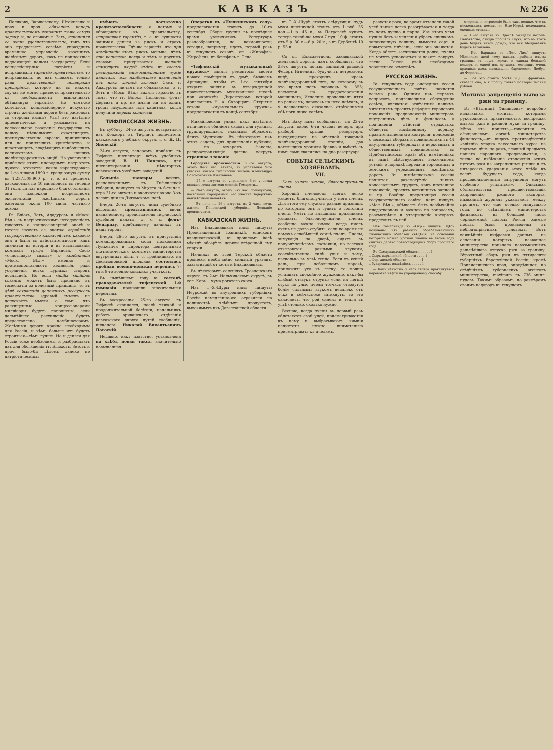2 КАВКАЗЪ № 226
Полякову, Варшавскому, Штейнгелю и проч. и проч., обязались передъ правительствомъ исполнить ту-же самую задачу, и, по словамъ г. Зетъ, исполнили ее очень удовлетворительно, такъ что оно предлагаетъ совсѣмъ упразднить временное управленіе казенныхъ желѣзныхъ дорогъ, какъ не приносящее надлежащей пользы государству. Если концессіонерные патріоты и испрашивали гарантію правительства, то испрашивали, по ихъ словамъ, только ради нравственной поддержки предпріятія, которое ни въ какомъ случаѣ не могло привести правительство къ необходимости выплачивать обѣщанную гарантію. Но чѣмъ-же кончилось концессіонерное искусство строить желѣзныя дороги безъ расходовъ со стороны казны? Увы! это извѣстно ариѳметически и указываетъ на колоссальное разореніе государства въ пользу нѣсколькихъ счастливцевъ, преимущественно евреевъ, принявшихъ или не принявшихъ христіанство, и иностранцевъ, владѣющихъ наибольшимъ количествомъ нашихъ желѣзнодорожныхъ акцій. На увеличеніе прибылей этихъ инородныхъ патріотовъ чужого отечества казна израсходовала до 1-го января 1890 г. грандіозную сумму въ 1,237,509,900 р., т. е. въ среднемъ расходовала по 40 милліоновъ въ теченіе 31 года, да изъ народнаго благосостоянія они извлекали посредствомъ эксплоатаціи желѣзныхъ дорогъ ежегодно около 100 милл. частнаго дохода.
Гг. Бліохъ, Зетъ, Ададуровъ и «Моск. Вѣд.» съ патріотическимъ негодованіемъ говорятъ о концессіонерной эпохѣ и готовы назвать ее эпохою ограбленія государственнаго казначейства, каковою она и была въ дѣйствительности, какъ значится въ исторіи и въ изслѣдованіи комиссіи графа Баранова. Свою «счастливую мысль» о комбинаціи «Моск. Вѣд.» именно и противопоставляютъ концессіи, ради устраненія всѣхъ дурныхъ сторонъ послѣдней. Но если similia similibus curantur можетъ быть признано въ гомеопатіи за полезный принципъ, то въ дѣлѣ сохраненія денежныхъ рессурсовъ правительства здравый смыслъ не допускаетъ мысли о томъ, что расхищенные концессіонерами милліарды будутъ пополнены, если дальнѣйшее расхищеніе будетъ предоставлено комбинаторамъ. Желѣзныя дороги крайне необходимы для Россіи, и чѣмъ больше ихъ будетъ строиться—тѣмъ лучше. Но и деньги для Россіи тоже необходимы, и разбрасывать ихъ для обогащенія гг. Бліоховъ, Зетовъ и проч. было-бы дѣломъ далеко не патріотическимъ.
имѣютъ достаточно кредитоспособности, а потому и обращаются къ правительству, испрашивая гарантію, т. е. въ сущности занимая деньги за рискъ и страхъ правительства. Гдѣ-же гарантія, что при комбинаціи этотъ рискъ меньше, чѣмъ при концессіи, когда и тѣмъ и другимъ словомъ прикрывается желаніе неимущихъ людей имѣть въ своемъ распоряженіи многомилліонные чужіе капиталы, для наибольшаго извлеченія изъ нихъ личной выгоды? Самъ г. Ададуровъ ничѣмъ не обязывается, а г. Зетъ и «Моск. Вѣд.» видятъ гарантію въ томъ, что гг. Бліохъ, Поляковъ, фонъ-Дервизъ и пр. не имѣли ни на одинъ грошъ имущества или капитала, когда получили первыя концессіи.
ТИФЛИССКАЯ ЖИЗНЬ.
Въ субботу, 24-го августа, возвратился изъ Коджоръ въ Тифлисъ попечитель кавказскаго учебнаго округа, т. с. К. П. Яновскій.
24-го августа, вечеромъ, прибылъ въ Тифлисъ инспекторъ всѣхъ учебныхъ заведеній, В. Н. Павловъ, для инспектированія нѣкоторыхъ кавказскихъ учебныхъ заведеній.
Большіе маневры войскъ, расположенныхъ въ Тифлисской губерніи, начнутся со Мцхета съ 6-ти час. утра 31-го августа и окончатся около 3-хъ часовъ дня на Дигомскомъ полѣ.
Вчера, 26-го августа, чины судебнаго вѣдомства представлялись вновь назначенному предсѣдателю тифлисской судебной палаты, д. с. с. фонъ-Вендриху, прибывшему на-дняхъ въ нашъ городъ.
Вчера, 26-го августа, въ присутствіи командированныхъ сюда полковника Лункевича и директора центральнаго статистическаго комитета министерства внутреннихъ дѣлъ, т. с. Тройницкаго, на Десимоновской площади состоялась пробная военно-конская перепись 7-го и 8-го военно-конскихъ участковъ.
Въ нынѣшнемъ году въ составѣ преподавателей тифлисской 1-й гимназіи произошли значительныя перемѣны.
Въ воскресенье, 25-го августа, въ Тифлисѣ скончался, послѣ тяжкой и продолжительной болѣзни, начальникъ работъ эриванскаго отдѣленія кавказскаго округа путей сообщенія, инженеръ Николай Викентьевичъ Погоскій.
Недавно, какъ извѣстно, установлена на хлѣбъ новая такса, значительно повышенная.
Оперетки въ «Пушкинскомъ саду» предполагается ставить до 10-го сентября. Сборы труппы въ послѣднее время увеличились. Репертуаръ разнообразится, по возможности; сегодня, например, идетъ, первый разъ въ текущемъ сезонѣ, оп. «Жирофле-Жирофля», въ бенефисъ г. Эспе.
«Тифлисскій музыкальный кружокъ» занятъ ремонтомъ своего новаго помѣщенія въ домѣ, бывшемъ Аршакуни, чтобы съ 1-го сентября открыть занятія въ утвержденной правительствомъ музыкальной школѣ при «кружкѣ». Директоромъ которой приглашенъ Н. А. Скворцовъ. Открытіе сезона «музыкальнаго кружка» предполагается въ концѣ сентября.
Михайловская улица, какъ извѣстно, отличается обиліемъ садовъ для гулянья, группирующихся, главнымъ образомъ, близъ Муштаида. Въ нѣкоторыхъ изъ этихъ садовъ, для привлеченія публики, ... по вечерамъ факелы, распространяющіе далеко вокругъ страшное зловоніе.
Городскія происшествія. 25-го августа, около 8-ми час. вечера, въ управленіе 9-го участка явился тифлисскій житель Александръ Соломоновичъ Джахановъ...
— 25-го августа въ управленіе 6-го участка явилась жена жителя селенія Гомарети...
— 26-го августа, около 3-хъ час. пополуночи, постовыми городовыми 6-го участка задержанъ неизвѣстный человѣкъ...
— Въ ночь на 26-е августа, въ 2 часа ночи, житель Пензенской губерніи... Дознаніе производится.
КАВКАЗСКАЯ ЖИЗНЬ.
Изъ Владикавказа намъ пишутъ: Преосвященный Іоанникій, епископъ владикавказскій, въ прошломъ іюлѣ мѣсяцѣ обозрѣлъ церкви ввѣренной ему епархіи...
На-дняхъ по всей Терской области пронесся необычайно сильный ураганъ, захватившій отчасти и Владикавказъ.
Въ нѣкоторыхъ селеніяхъ Грозненскаго округа, въ 2-мъ Нальчикскомъ округѣ, въ сел. Коръ... чума рогатаго скота.
Изъ Т.-Х.-Шуры намъ пишутъ: Неурожай во внутреннихъ губерніяхъ Россіи немедленно-же отразился на количествѣ хлѣбныхъ продуктовъ, вывозимыхъ изъ Дагестанской области.
въ Т.-Х.-Шурѣ стоятъ слѣдующія: пудъ муки пшеничной стоитъ отъ 1 руб. 35 коп.—1 р. 45 к.; въ Петровскѣ купить теперь такой-же муки 7 пуд. 10 ф. стоитъ отъ 5 р. 80 к.—8 р. 20 к., а въ Дербентѣ 10 р. 53 к.
Со ст. Елисаветполь, закавказской желѣзной дороги, намъ сообщаютъ, что 23-го августа, ночью, запасной рядовой Федоръ Игнелинъ, будучи въ нетрезвомъ видѣ, проходилъ чрезъ желѣзнодорожный путь, по которому въ это время шелъ паровозъ № 355; несмотря на предостереженія машиниста, Игнелинъ продолжалъ итти по рельсамъ; паровозъ на него наѣхалъ, и у несчастнаго оказались отрѣзанными обѣ ноги ниже колѣнъ.
Изъ Баку намъ сообщаютъ, что 22-го августа, около 6-ти часовъ вечера, при разборѣ крыши резервуара, находящагося на мѣстной товарной желѣзнодорожной станціи, два котельщика уронили бревно и вмѣстѣ съ нимъ сами свалились на дно резервуара.
СОВѢТЫ СЕЛЬСКИМЪ ХОЗЯЕВАМЪ.
VII.
Какъ узнать зимою, благополучны-ли пчелы.
Хорошій пчеловодъ всегда легко узнаетъ, благополучны-ли у него пчелы. Для этого ему служатъ разные признаки, по которымъ онъ и судитъ о состояніи пчелъ. Умѣть по внѣшнимъ признакамъ узнавать, благополучны-ли пчелы, особенно важно зимою, когда пчелъ очень не долго сгубить, если во-время не помочь ослабѣвшей семьѣ пчелъ. Пчелы, зимующія на дворѣ, сидятъ въ полуоцѣпенѣломъ состояніи, но всетаки отзываются разными звуками, соотвѣтственно силѣ улья и тому, насколько въ ульѣ тепло. Если въ ясный день, при небольшомъ морозѣ, приложить ухо къ летку, то можно услышать спокойное жужжаніе, какъ-бы слабый отзвукъ струны; если на легкій стукъ по улью пчелы тотчасъ отзовутся болѣе сильнымъ звукомъ недалеко отъ очка и сейчасъ-же затихнутъ, то это означаетъ, что рой силенъ и тепла въ ульѣ столько, сколько нужно.
Весною, когда пчелы въ первый разъ облетаются свой улей, присматриваются къ нему и выбрасываютъ зимнія нечистоты, нужно внимательно присматривать къ пчеламъ.
разуется роса; во время оттепели такой улей также легко разогрѣвается и тогда въ немъ душно и парно. Изъ этого улья нужно безъ замедленія убрать слишкомъ запачканную вощину, вымести соръ и повытереть плѣсень, если она окажется. Когда облетъ затягивается долго, пчелы не могутъ успокоиться и лазятъ вокругъ летка. Такой улей необходимо хорошенько осмотрѣть.
РУССКАЯ ЖИЗНЬ.
Въ текущемъ году очередная сессія государственнаго совѣта начнется весьма рано. Одними изъ первыхъ вопросовъ, подлежащими обсужденію совѣта, являются: извѣстный нашимъ читателямъ проектъ реформы городового положенія; предположенія министровъ внутреннихъ дѣлъ и финансовъ о подчиненіи дѣйствій страховыхъ обществъ измѣненному порядку правительственнаго контроля; положеніе о земскихъ сборахъ и повинностяхъ въ 44 внутреннихъ губерніяхъ; о церковныхъ и общественныхъ повинностяхъ въ Прибалтійскомъ краѣ; объ измѣненіяхъ въ нынѣ дѣйствующемъ вексельномъ уставѣ; о порядкѣ передачи городскимъ и земскимъ учрежденіямъ желѣзныхъ дорогъ. Въ нынѣшнюю-же сессію начнется разсмотрѣніе такихъ колоссальныхъ трудовъ, какъ ипотечное положеніе, проектъ вотчинныхъ записей и пр. Вообще предстоящая сессія государственнаго совѣта, какъ пишутъ «Мос. Вѣд.», обѣщаетъ быть необычайно плодотворною и важною по вопросамъ, разсмотрѣніе и утвержденіе которыхъ предстоитъ въ ней.
Изъ Самарканда въ «Окр.» пишутъ: Здѣсь получены изъ разныхъ обрабатывающихъ хлопчатникъ областей свѣдѣнія, на основаніи которыхъ можно урожай хлопка въ этомъ году считать далеко превосходящимъ сборъ прошлаго года.
Въ Самаркандской области . . . . . 1
„ Сыръ-дарьинской области . . . . 1
„ Ферганской области . . . . . . . 1
„ бухарскихъ владѣніяхъ . . . . . 1
— Какъ извѣстно, у насъ теперь практикуется перевозка нефти по упрощенному способу...
стороны, и сотрясеніе было такъ велико, что въ нѣсколькихъ домахъ въ Нью-Йоркѣ полопались оконныя стекла...
— 15-го августа въ Одессѣ ожидали потопа. Неизвѣстно, откуда прошелъ слухъ, что въ этотъ день будетъ такой дождь, что вся Молдаванка будетъ затоплена...
— Изъ Варшавы въ „Пет. Лис." пишутъ: Нѣсколько дней тому назадъ прибыла изъ-за границы въ нашъ городъ и заняла большой номеръ въ одной изъ лучшихъ гостиницъ очень красивая дама, назвавшись баронессою Дюбуа-де-Форестъ...
— Все это стоитъ болѣе 20,000 франковъ, сказала она, а я прошу только полторы тысячи рублей.
Мотивы запрещенія вывоза ржи за границу.
Въ «Вѣстникѣ Финансовъ» подробно излагаются мотивы, которыми руководилось правительство, воспрещая вывозъ ржи и ржаной муки за границу. Мѣра эта принята,—говорится въ офиціальномъ органѣ министерства финансовъ,—въ видахъ противодѣйствія «вліянію упадка вексельнаго курса на подъемъ цѣнъ на рожь, главный предметъ нашего народнаго продовольствія, а также во избѣжаніе отвлеченія этимъ путемъ ржи на заграничные рынки и въ интересахъ удержанія этого хлѣба къ веснѣ будущаго года, когда продовольственныя затрудненія могутъ особенно усилиться». Описывая обстоятельства, предшествовавшія запрещенію ржаного экспорта, названный журналъ указываетъ, между прочимъ, что еще осенью минувшаго года, по свѣдѣніямъ министерства финансовъ, въ большей части черноземной полосы Россіи озимые посѣвы были произведены въ неблагопріятныхъ условіяхъ. Вотъ важнѣйшія цифровыя данныя, на основаніи которыхъ названное министерство признало невозможнымъ дальнѣйшаго отпуска ржи за границу. Вѣроятный сборъ ржи въ пятидесяти губерніяхъ Европейской Россіи, кромѣ Привислинскаго края, опредѣлился, по свѣдѣніямъ губернскихъ агентовъ министерства, maximum въ 736 милл. пудовъ. Такимъ образомъ, по размѣрамъ своимъ недородъ въ текущемъ